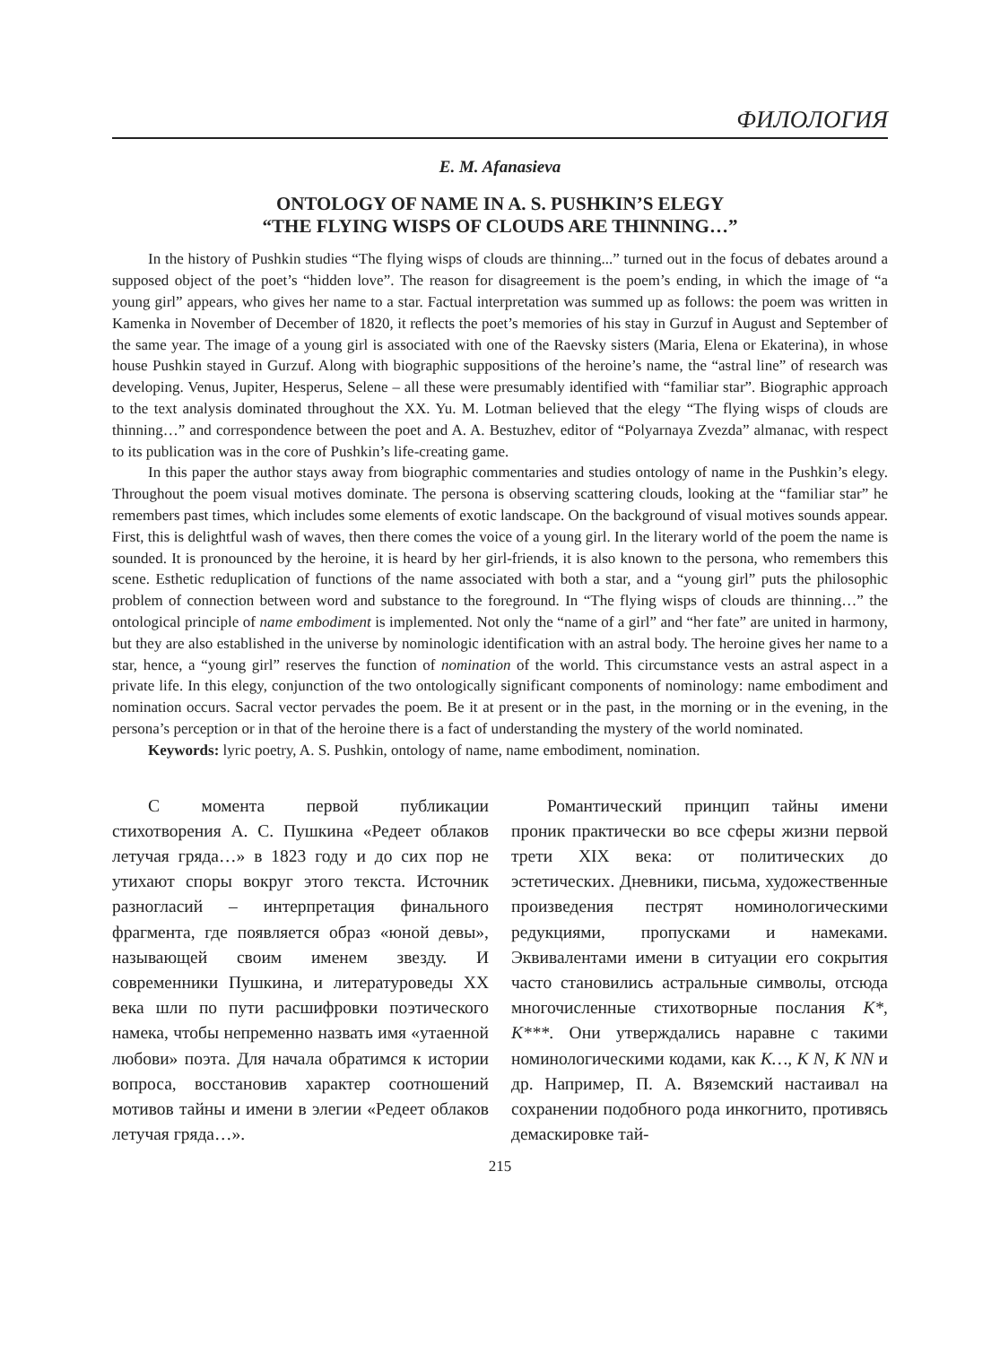ФИЛОЛОГИЯ
E. M. Afanasieva
ONTOLOGY OF NAME IN A. S. PUSHKIN’S ELEGY
“THE FLYING WISPS OF CLOUDS ARE THINNING…”
In the history of Pushkin studies “The flying wisps of clouds are thinning...” turned out in the focus of debates around a supposed object of the poet’s “hidden love”. The reason for disagreement is the poem’s ending, in which the image of “a young girl” appears, who gives her name to a star. Factual interpretation was summed up as follows: the poem was written in Kamenka in November of December of 1820, it reflects the poet’s memories of his stay in Gurzuf in August and September of the same year. The image of a young girl is associated with one of the Raevsky sisters (Maria, Elena or Ekaterina), in whose house Pushkin stayed in Gurzuf. Along with biographic suppositions of the heroine’s name, the “astral line” of research was developing. Venus, Jupiter, Hesperus, Selene – all these were presumably identified with “familiar star”. Biographic approach to the text analysis dominated throughout the XX. Yu. M. Lotman believed that the elegy “The flying wisps of clouds are thinning…” and correspondence between the poet and A. A. Bestuzhev, editor of “Polyarnaya Zvezda” almanac, with respect to its publication was in the core of Pushkin’s life-creating game.
In this paper the author stays away from biographic commentaries and studies ontology of name in the Pushkin’s elegy. Throughout the poem visual motives dominate. The persona is observing scattering clouds, looking at the “familiar star” he remembers past times, which includes some elements of exotic landscape. On the background of visual motives sounds appear. First, this is delightful wash of waves, then there comes the voice of a young girl. In the literary world of the poem the name is sounded. It is pronounced by the heroine, it is heard by her girl-friends, it is also known to the persona, who remembers this scene. Esthetic reduplication of functions of the name associated with both a star, and a “young girl” puts the philosophic problem of connection between word and substance to the foreground. In “The flying wisps of clouds are thinning…” the ontological principle of name embodiment is implemented. Not only the “name of a girl” and “her fate” are united in harmony, but they are also established in the universe by nominologic identification with an astral body. The heroine gives her name to a star, hence, a “young girl” reserves the function of nomination of the world. This circumstance vests an astral aspect in a private life. In this elegy, conjunction of the two ontologically significant components of nominology: name embodiment and nomination occurs. Sacral vector pervades the poem. Be it at present or in the past, in the morning or in the evening, in the persona’s perception or in that of the heroine there is a fact of understanding the mystery of the world nominated.
Keywords: lyric poetry, A. S. Pushkin, ontology of name, name embodiment, nomination.
С момента первой публикации стихотворения А. С. Пушкина «Редеет облаков летучая гряда…» в 1823 году и до сих пор не утихают споры вокруг этого текста. Источник разногласий – интерпретация финального фрагмента, где появляется образ «юной девы», называющей своим именем звезду. И современники Пушкина, и литературоведы XX века шли по пути расшифровки поэтического намека, чтобы непременно назвать имя «утаенной любови» поэта. Для начала обратимся к истории вопроса, восстановив характер соотношений мотивов тайны и имени в элегии «Редеет облаков летучая гряда…».
Романтический принцип тайны имени проник практически во все сферы жизни первой трети XIX века: от политических до эстетических. Дневники, письма, художественные произведения пестрят номинологическими редукциями, пропусками и намеками. Эквивалентами имени в ситуации его сокрытия часто становились астральные символы, отсюда многочисленные стихотворные послания К*, К***. Они утверждались наравне с такими номинологическими кодами, как К…, К N, К NN и др. Например, П. А. Вяземский настаивал на сохранении подобного рода инкогнито, противясь демаскировке тай-
215